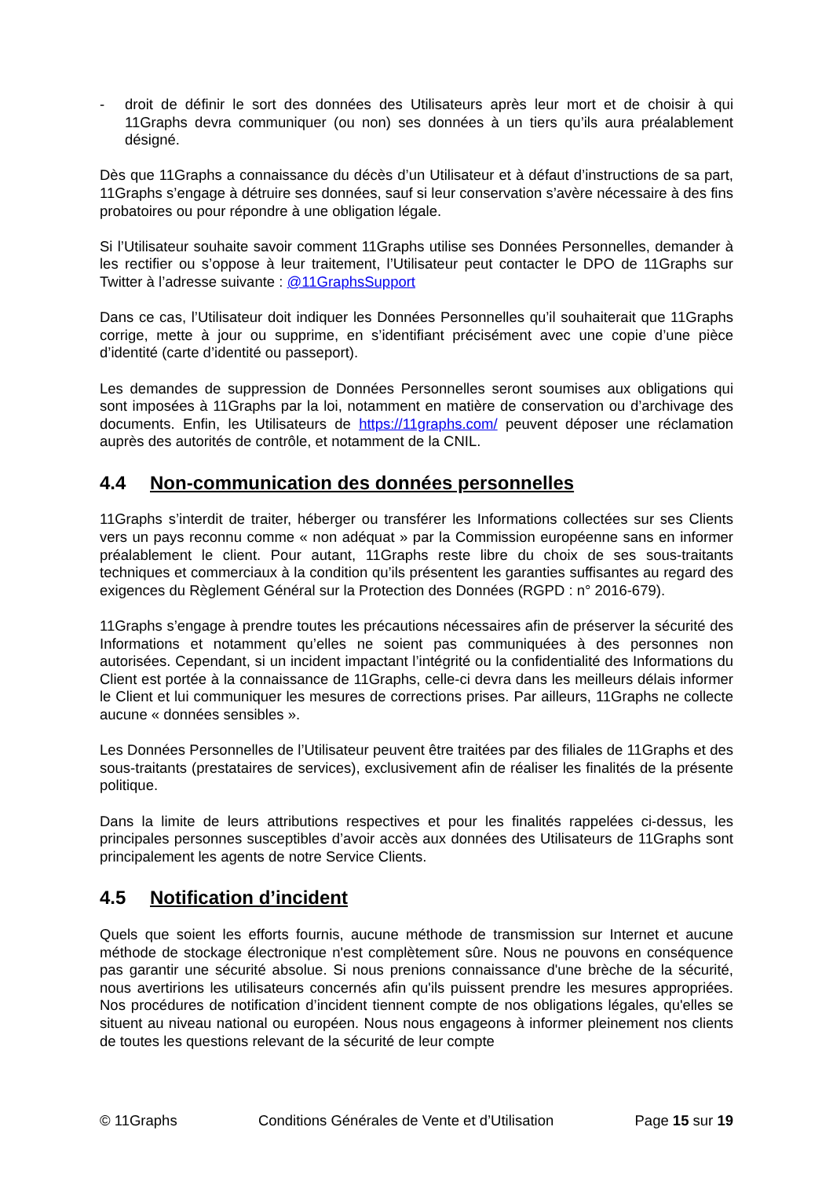- droit de définir le sort des données des Utilisateurs après leur mort et de choisir à qui 11Graphs devra communiquer (ou non) ses données à un tiers qu’ils aura préalablement désigné.
Dès que 11Graphs a connaissance du décès d’un Utilisateur et à défaut d’instructions de sa part, 11Graphs s’engage à détruire ses données, sauf si leur conservation s’avère nécessaire à des fins probatoires ou pour répondre à une obligation légale.
Si l’Utilisateur souhaite savoir comment 11Graphs utilise ses Données Personnelles, demander à les rectifier ou s’oppose à leur traitement, l’Utilisateur peut contacter le DPO de 11Graphs sur Twitter à l’adresse suivante : @11GraphsSupport
Dans ce cas, l’Utilisateur doit indiquer les Données Personnelles qu’il souhaiterait que 11Graphs corrige, mette à jour ou supprime, en s’identifiant précisément avec une copie d’une pièce d’identité (carte d’identité ou passeport).
Les demandes de suppression de Données Personnelles seront soumises aux obligations qui sont imposées à 11Graphs par la loi, notamment en matière de conservation ou d’archivage des documents. Enfin, les Utilisateurs de https://11graphs.com/ peuvent déposer une réclamation auprès des autorités de contrôle, et notamment de la CNIL.
4.4 Non-communication des données personnelles
11Graphs s’interdit de traiter, héberger ou transférer les Informations collectées sur ses Clients vers un pays reconnu comme « non adéquat » par la Commission européenne sans en informer préalablement le client. Pour autant, 11Graphs reste libre du choix de ses sous-traitants techniques et commerciaux à la condition qu’ils présentent les garanties suffisantes au regard des exigences du Règlement Général sur la Protection des Données (RGPD : n° 2016-679).
11Graphs s’engage à prendre toutes les précautions nécessaires afin de préserver la sécurité des Informations et notamment qu’elles ne soient pas communiquées à des personnes non autorisées. Cependant, si un incident impactant l’intégrité ou la confidentialité des Informations du Client est portée à la connaissance de 11Graphs, celle-ci devra dans les meilleurs délais informer le Client et lui communiquer les mesures de corrections prises. Par ailleurs, 11Graphs ne collecte aucune « données sensibles ».
Les Données Personnelles de l’Utilisateur peuvent être traitées par des filiales de 11Graphs et des sous-traitants (prestataires de services), exclusivement afin de réaliser les finalités de la présente politique.
Dans la limite de leurs attributions respectives et pour les finalités rappelées ci-dessus, les principales personnes susceptibles d’avoir accès aux données des Utilisateurs de 11Graphs sont principalement les agents de notre Service Clients.
4.5 Notification d’incident
Quels que soient les efforts fournis, aucune méthode de transmission sur Internet et aucune méthode de stockage électronique n'est complètement sûre. Nous ne pouvons en conséquence pas garantir une sécurité absolue. Si nous prenions connaissance d'une brèche de la sécurité, nous avertirions les utilisateurs concernés afin qu'ils puissent prendre les mesures appropriées. Nos procédures de notification d’incident tiennent compte de nos obligations légales, qu'elles se situent au niveau national ou européen. Nous nous engageons à informer pleinement nos clients de toutes les questions relevant de la sécurité de leur compte
© 11Graphs Conditions Générales de Vente et d’Utilisation Page 15 sur 19